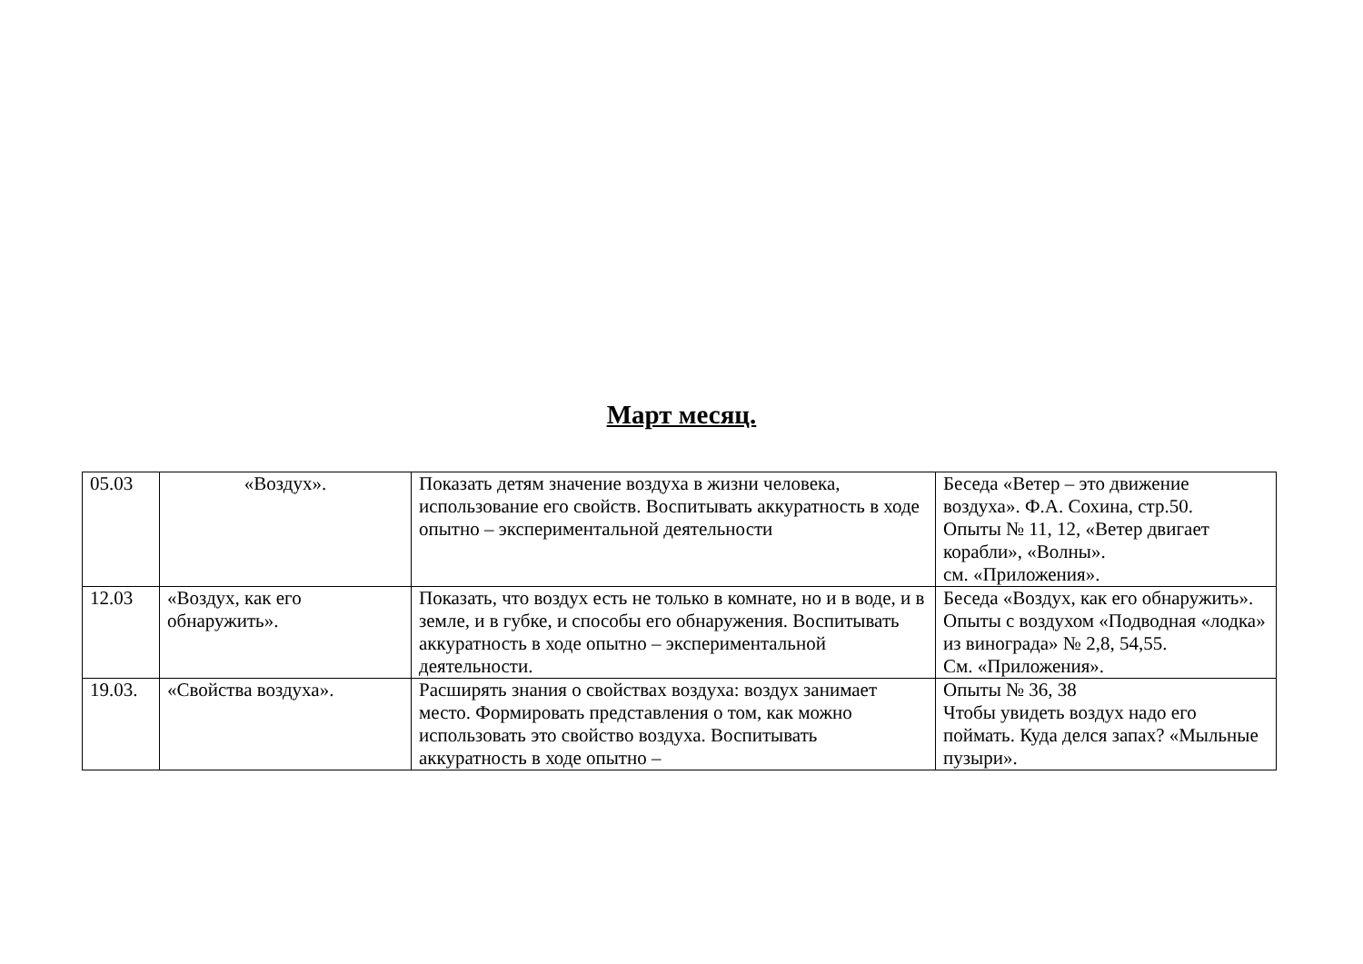Март месяц.
| 05.03 | «Воздух». | Показать детям значение воздуха в жизни человека, использование его свойств. Воспитывать аккуратность в ходе опытно – экспериментальной деятельности | Беседа «Ветер – это движение воздуха». Ф.А. Сохина, стр.50. Опыты № 11, 12, «Ветер двигает корабли», «Волны». см. «Приложения». |
| 12.03 | «Воздух, как его обнаружить». | Показать, что воздух есть не только в комнате, но и в воде, и в земле, и в губке, и способы его обнаружения. Воспитывать аккуратность в ходе опытно – экспериментальной деятельности. | Беседа «Воздух, как его обнаружить». Опыты с воздухом «Подводная «лодка» из винограда» № 2,8, 54,55. См. «Приложения». |
| 19.03. | «Свойства воздуха». | Расширять знания о свойствах воздуха: воздух занимает место. Формировать представления о том, как можно использовать это свойство воздуха. Воспитывать аккуратность в ходе опытно – | Опыты № 36, 38 Чтобы увидеть воздух надо его поймать. Куда делся запах? «Мыльные пузыри». |